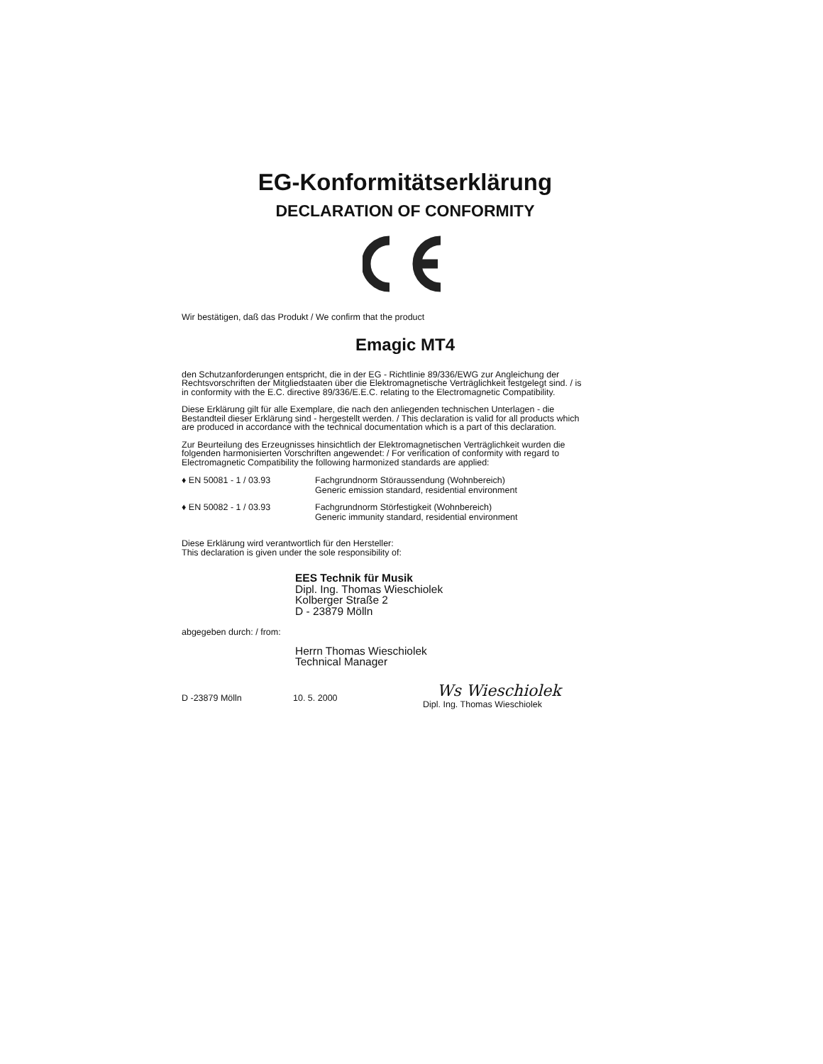EG-Konformitätserklärung
DECLARATION OF CONFORMITY
Wir bestätigen, daß das Produkt / We confirm that the product
Emagic MT4
den Schutzanforderungen entspricht, die in der EG - Richtlinie 89/336/EWG zur Angleichung der Rechtsvorschriften der Mitgliedstaaten über die Elektromagnetische Verträglichkeit festgelegt sind. / is in conformity with the E.C. directive 89/336/E.E.C. relating to the Electromagnetic Compatibility.
Diese Erklärung gilt für alle Exemplare, die nach den anliegenden technischen Unterlagen - die Bestandteil dieser Erklärung sind - hergestellt werden. / This declaration is valid for all products which are produced in accordance with the technical documentation which is a part of this declaration.
Zur Beurteilung des Erzeugnisses hinsichtlich der Elektromagnetischen Verträglichkeit wurden die folgenden harmonisierten Vorschriften angewendet: / For verification of conformity with regard to Electromagnetic Compatibility the following harmonized standards are applied:
♦ EN 50081 - 1 / 03.93 Fachgrundnorm Störaussendung (Wohnbereich)
Generic emission standard, residential environment
♦ EN 50082 - 1 / 03.93 Fachgrundnorm Störfestigkeit (Wohnbereich)
Generic immunity standard, residential environment
Diese Erklärung wird verantwortlich für den Hersteller:
This declaration is given under the sole responsibility of:
EES Technik für Musik
Dipl. Ing. Thomas Wieschiolek
Kolberger Straße 2
D - 23879 Mölln
abgegeben durch: / from:
Herrn Thomas Wieschiolek
Technical Manager
D -23879 Mölln 10. 5. 2000
Ws Wieschiolek
Dipl. Ing. Thomas Wieschiolek